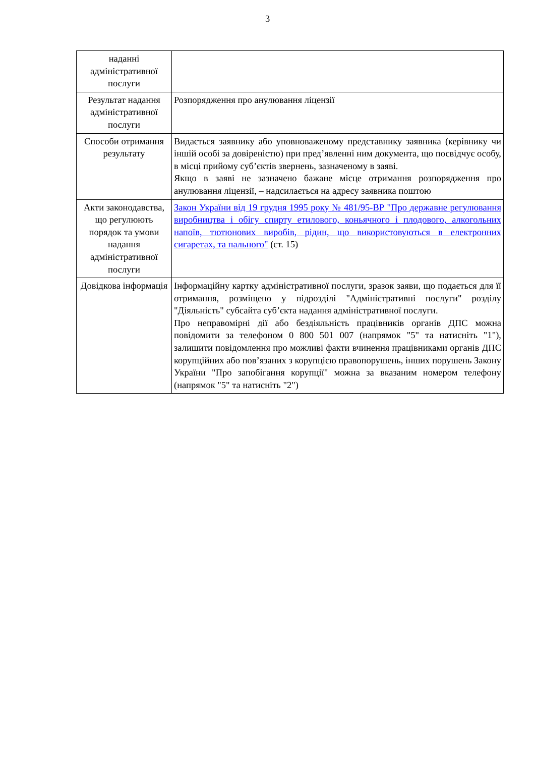3
| наданні адміністративної послуги | |
| Результат надання адміністративної послуги | Розпорядження про анулювання ліцензії |
| Способи отримання результату | Видається заявнику або уповноваженому представнику заявника (керівнику чи іншій особі за довіреністю) при пред’явленні ним документа, що посвідчує особу, в місці прийому суб’єктів звернень, зазначеному в заяві. Якщо в заяві не зазначено бажане місце отримання розпорядження про анулювання ліцензії, – надсилається на адресу заявника поштою |
| Акти законодавства, що регулюють порядок та умови надання адміністративної послуги | Закон України від 19 грудня 1995 року № 481/95-ВР "Про державне регулювання виробництва і обігу спирту етилового, коньячного і плодового, алкогольних напоїв, тютюнових виробів, рідин, що використовуються в електронних сигаретах, та пального" (ст. 15) |
| Довідкова інформація | Інформаційну картку адміністративної послуги, зразок заяви, що подається для її отримання, розміщено у підрозділі "Адміністративні послуги" розділу "Діяльність" субсайта суб’єкта надання адміністративної послуги. Про неправомірні дії або бездіяльність працівників органів ДПС можна повідомити за телефоном 0 800 501 007 (напрямок "5" та натисніть "1"), залишити повідомлення про можливі факти вчинення працівниками органів ДПС корупційних або пов’язаних з корупцією правопорушень, інших порушень Закону України "Про запобігання корупції" можна за вказаним номером телефону (напрямок "5" та натисніть "2") |